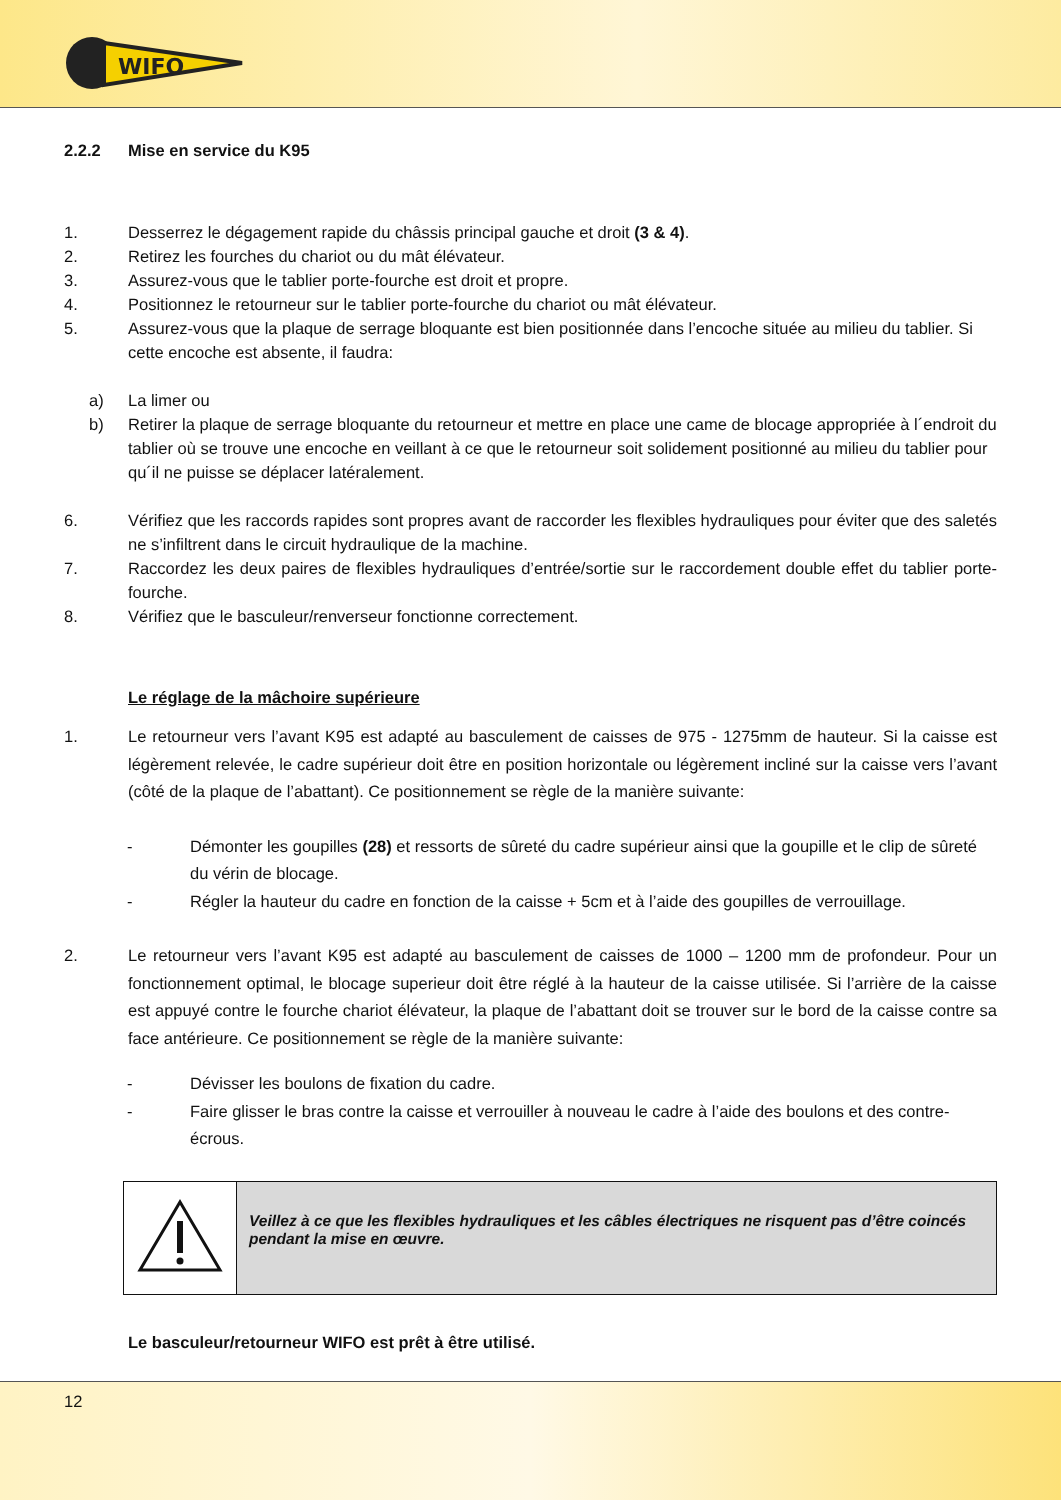WIFO
2.2.2 Mise en service du K95
1. Desserrez le dégagement rapide du châssis principal gauche et droit (3 & 4).
2. Retirez les fourches du chariot ou du mât élévateur.
3. Assurez-vous que le tablier porte-fourche est droit et propre.
4. Positionnez le retourneur sur le tablier porte-fourche du chariot ou mât élévateur.
5. Assurez-vous que la plaque de serrage bloquante est bien positionnée dans l’encoche située au milieu du tablier. Si cette encoche est absente, il faudra:
a) La limer ou
b) Retirer la plaque de serrage bloquante du retourneur et mettre en place une came de blocage appropriée à l´endroit du tablier où se trouve une encoche en veillant à ce que le retourneur soit solidement positionné au milieu du tablier pour qu´il ne puisse se déplacer latéralement.
6. Vérifiez que les raccords rapides sont propres avant de raccorder les flexibles hydrauliques pour éviter que des saletés ne s’infiltrent dans le circuit hydraulique de la machine.
7. Raccordez les deux paires de flexibles hydrauliques d’entrée/sortie sur le raccordement double effet du tablier porte-fourche.
8. Vérifiez que le basculeur/renverseur fonctionne correctement.
Le réglage de la mâchoire supérieure
1. Le retourneur vers l’avant K95 est adapté au basculement de caisses de 975 - 1275mm de hauteur. Si la caisse est légèrement relevée, le cadre supérieur doit être en position horizontale ou légèrement incliné sur la caisse vers l’avant (côté de la plaque de l’abattant). Ce positionnement se règle de la manière suivante:
- Démonter les goupilles (28) et ressorts de sûreté du cadre supérieur ainsi que la goupille et le clip de sûreté du vérin de blocage.
- Régler la hauteur du cadre en fonction de la caisse + 5cm et à l’aide des goupilles de verrouillage.
2. Le retourneur vers l’avant K95 est adapté au basculement de caisses de 1000 – 1200 mm de profondeur. Pour un fonctionnement optimal, le blocage superieur doit être réglé à la hauteur de la caisse utilisée. Si l’arrière de la caisse est appuyé contre le fourche chariot élévateur, la plaque de l’abattant doit se trouver sur le bord de la caisse contre sa face antérieure. Ce positionnement se règle de la manière suivante:
- Dévisser les boulons de fixation du cadre.
- Faire glisser le bras contre la caisse et verrouiller à nouveau le cadre à l’aide des boulons et des contre-écrous.
| | Veillez à ce que les flexibles hydrauliques et les câbles électriques ne risquent pas d’être coincés pendant la mise en œuvre. |
Le basculeur/retourneur WIFO est prêt à être utilisé.
12